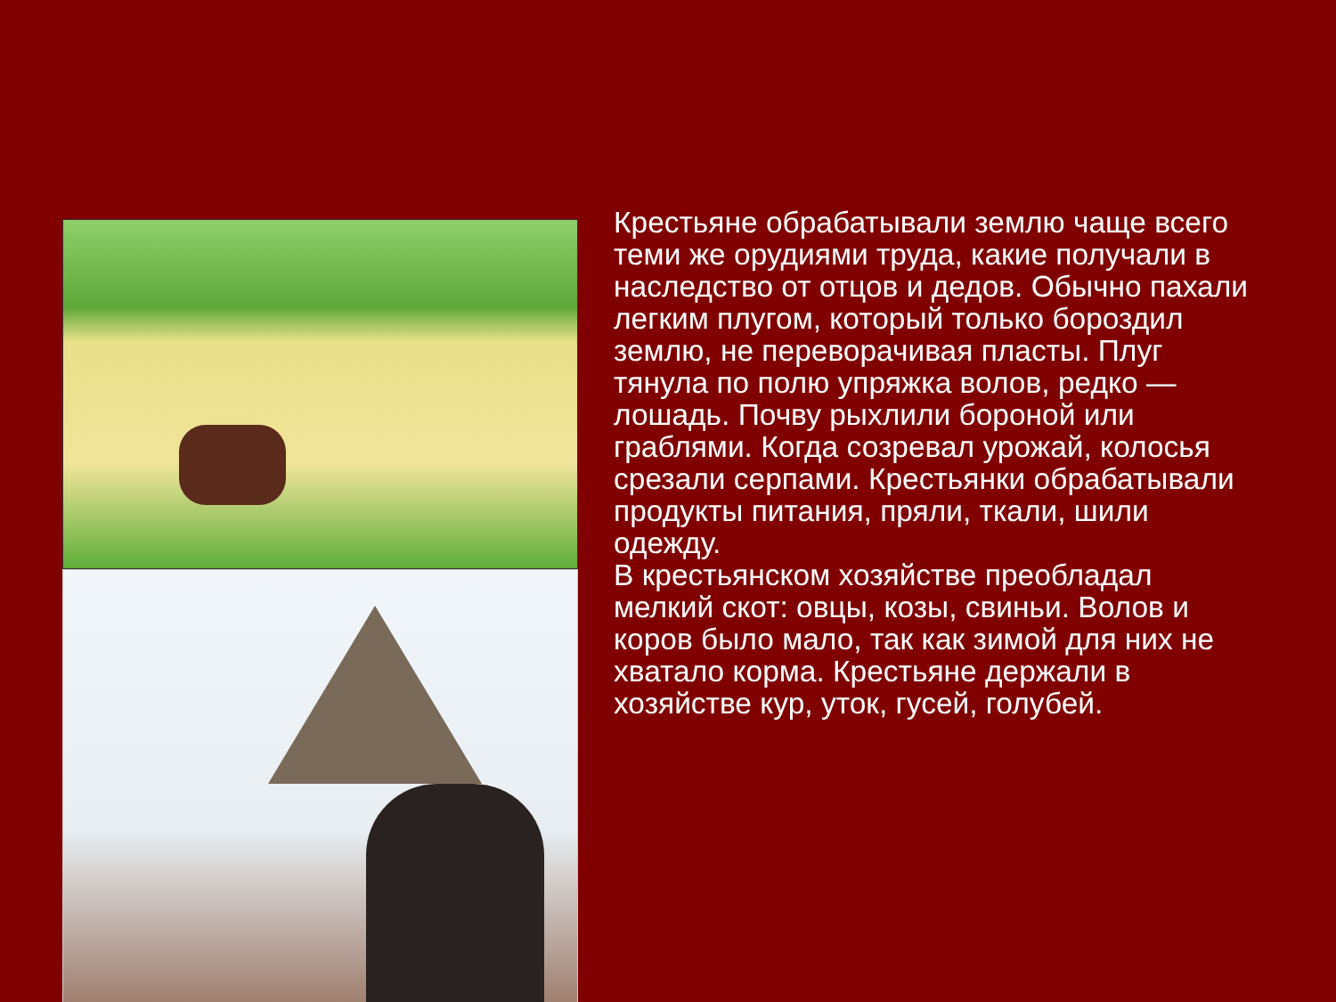Крестьяне обрабатывали землю чаще всего теми же орудиями труда, какие получали в наследство от отцов и дедов. Обычно пахали легким плугом, который только бороздил землю, не переворачивая пласты. Плуг тянула по полю упряжка волов, редко — лошадь. Почву рыхлили бороной или граблями. Когда созревал урожай, колосья срезали серпами. Крестьянки обрабатывали продукты питания, пряли, ткали, шили одежду.
В крестьянском хозяйстве преобладал мелкий скот: овцы, козы, свиньи. Волов и коров было мало, так как зимой для них не хватало корма. Крестьяне держали в хозяйстве кур, уток, гусей, голубей.